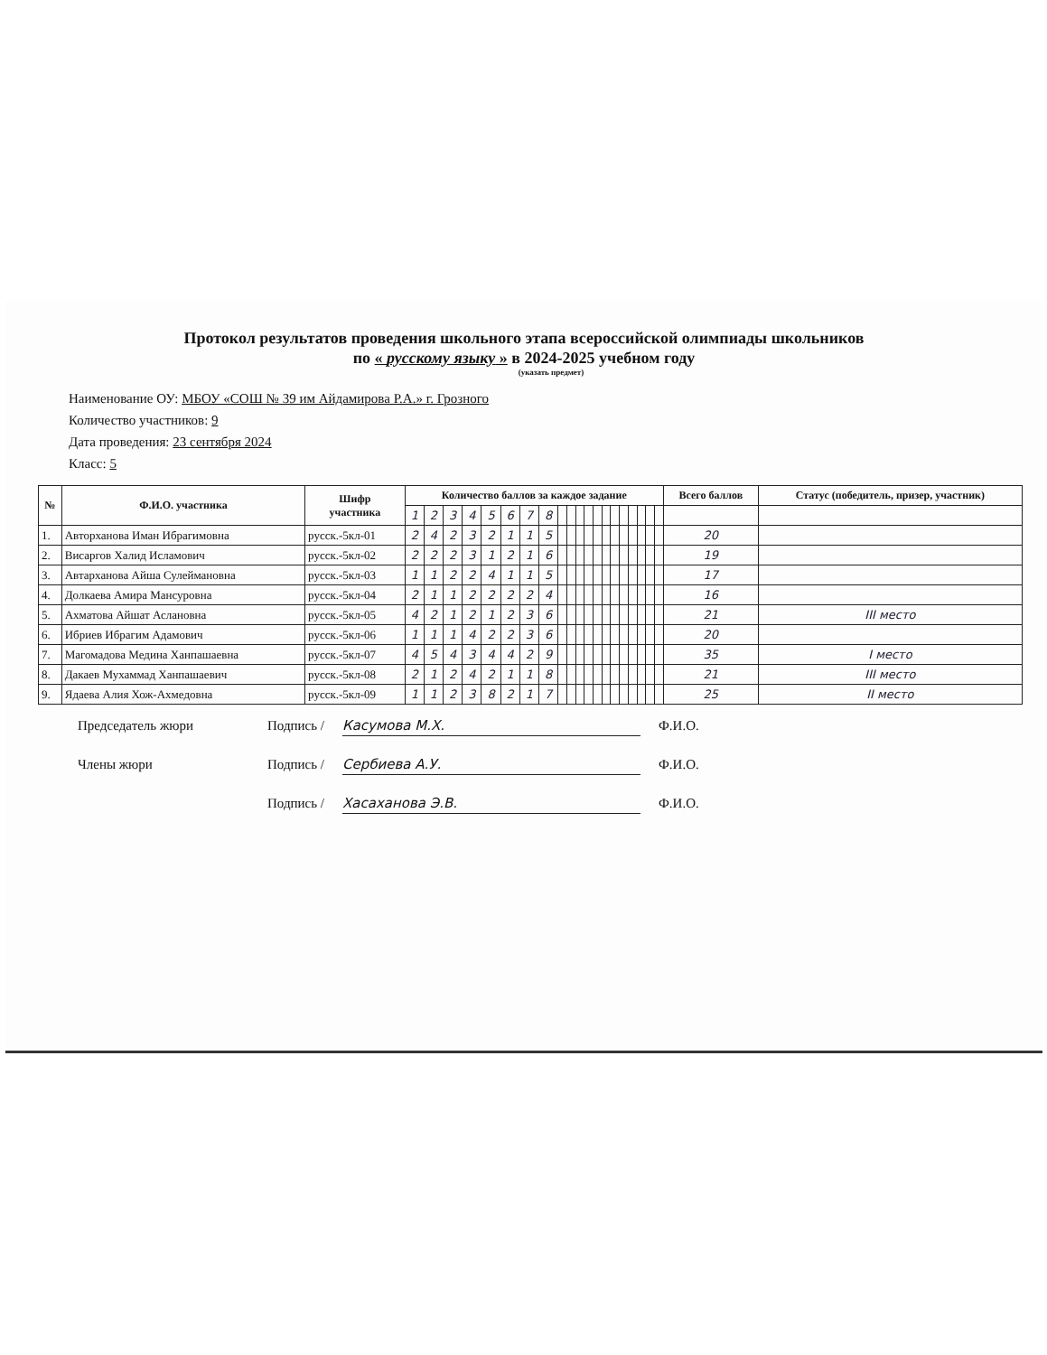Протокол результатов проведения школьного этапа всероссийской олимпиады школьников
по « русскому языку » в 2024-2025 учебном году
(указать предмет)
Наименование ОУ: МБОУ «СОШ № 39 им Айдамирова Р.А.» г. Грозного
Количество участников: 9
Дата проведения: 23 сентября 2024
Класс: 5
| № | Ф.И.О. участника | Шифр участника | Количество баллов за каждое задание | | | | | | | | | | | | | | | | | | | | Всего баллов | Статус (победитель, призер, участник) |
| --- | --- | --- | --- | --- | --- | --- | --- | --- | --- | --- | --- | --- | --- | --- | --- | --- | --- | --- | --- | --- | --- | --- | --- | --- |
| | | | 1 | 2 | 3 | 4 | 5 | 6 | 7 | 8 | | | | | | | | | | | | | | |
| 1. | Авторханова Иман Ибрагимовна | русск.-5кл-01 | 2 | 4 | 2 | 3 | 2 | 1 | 1 | 5 | | | | | | | | | | | | | 20 | |
| 2. | Висаргов Халид Исламович | русск.-5кл-02 | 2 | 2 | 2 | 3 | 1 | 2 | 1 | 6 | | | | | | | | | | | | | 19 | |
| 3. | Автарханова Айша Сулеймановна | русск.-5кл-03 | 1 | 1 | 2 | 2 | 4 | 1 | 1 | 5 | | | | | | | | | | | | | 17 | |
| 4. | Долкаева Амира Мансуровна | русск.-5кл-04 | 2 | 1 | 1 | 2 | 2 | 2 | 2 | 4 | | | | | | | | | | | | | 16 | |
| 5. | Ахматова Айшат Аслановна | русск.-5кл-05 | 4 | 2 | 1 | 2 | 1 | 2 | 3 | 6 | | | | | | | | | | | | | 21 | III место |
| 6. | Ибриев Ибрагим Адамович | русск.-5кл-06 | 1 | 1 | 1 | 4 | 2 | 2 | 3 | 6 | | | | | | | | | | | | | 20 | |
| 7. | Магомадова Медина Ханпашаевна | русск.-5кл-07 | 4 | 5 | 4 | 3 | 4 | 4 | 2 | 9 | | | | | | | | | | | | | 35 | I место |
| 8. | Дакаев Мухаммад Ханпашаевич | русск.-5кл-08 | 2 | 1 | 2 | 4 | 2 | 1 | 1 | 8 | | | | | | | | | | | | | 21 | III место |
| 9. | Ядаева Алия Хож-Ахмедовна | русск.-5кл-09 | 1 | 1 | 2 | 3 | 8 | 2 | 1 | 7 | | | | | | | | | | | | | 25 | II место |
Председатель жюри Подпись / Касумова М.Х. Ф.И.О.
Члены жюри Подпись / Сербиева А.У. Ф.И.О.
Подпись / Хасаханова Э.В. Ф.И.О.